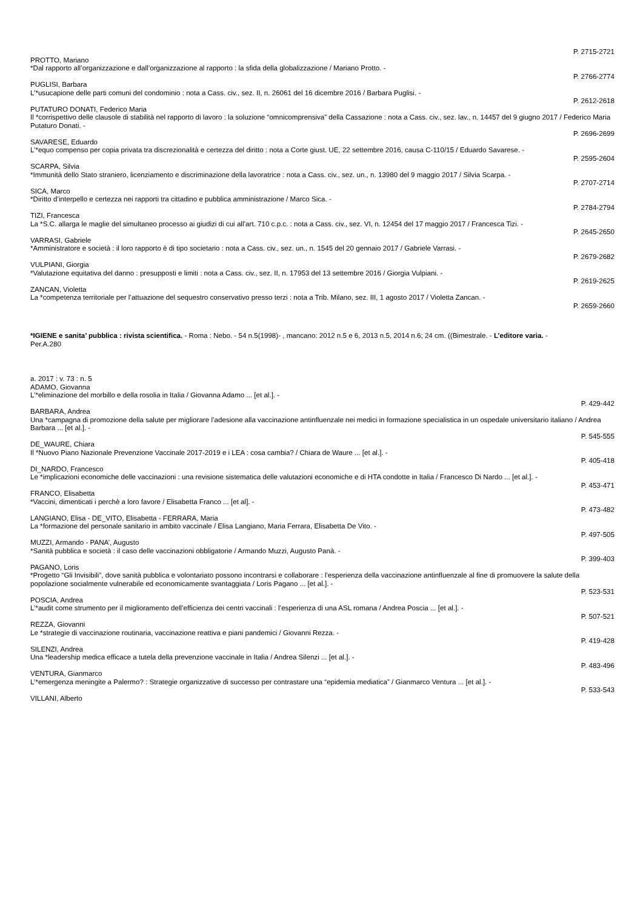P. 2715-2721
PROTTO, Mariano
*Dal rapporto all’organizzazione e dall’organizzazione al rapporto : la sfida della globalizzazione / Mariano Protto. -
P. 2766-2774
PUGLISI, Barbara
L’*usucapione delle parti comuni del condominio : nota a Cass. civ., sez. II, n. 26061 del 16 dicembre 2016 / Barbara Puglisi. -
P. 2612-2618
PUTATURO DONATI, Federico Maria
Il *corrispettivo delle clausole di stabilità nel rapporto di lavoro : la soluzione “omnicomprensiva” della Cassazione : nota a Cass. civ., sez. lav., n. 14457 del 9 giugno 2017 / Federico Maria Putaturo Donati. -
P. 2696-2699
SAVARESE, Eduardo
L’*equo compenso per copia privata tra discrezionalità e certezza del diritto : nota a Corte giust. UE, 22 settembre 2016, causa C-110/15 / Eduardo Savarese. -
P. 2595-2604
SCARPA, Silvia
*Immunità dello Stato straniero, licenziamento e discriminazione della lavoratrice : nota a Cass. civ., sez. un., n. 13980 del 9 maggio 2017 / Silvia Scarpa. -
P. 2707-2714
SICA, Marco
*Diritto d’interpello e certezza nei rapporti tra cittadino e pubblica amministrazione / Marco Sica. -
P. 2784-2794
TIZI, Francesca
La *S.C. allarga le maglie del simultaneo processo ai giudizi di cui all’art. 710 c.p.c. : nota a Cass. civ., sez. VI, n. 12454 del 17 maggio 2017 / Francesca Tizi. -
P. 2645-2650
VARRASI, Gabriele
*Amministratore e società : il loro rapporto è di tipo societario : nota a Cass. civ., sez. un., n. 1545 del 20 gennaio 2017 / Gabriele Varrasi. -
P. 2679-2682
VULPIANI, Giorgia
*Valutazione equitativa del danno : presupposti e limiti : nota a Cass. civ., sez. II, n. 17953 del 13 settembre 2016 / Giorgia Vulpiani. -
P. 2619-2625
ZANCAN, Violetta
La *competenza territoriale per l’attuazione del sequestro conservativo presso terzi : nota a Trib. Milano, sez. III, 1 agosto 2017 / Violetta Zancan. -
P. 2659-2660
*IGIENE e sanita’ pubblica : rivista scientifica. - Roma : Nebo. - 54 n.5(1998)- , mancano: 2012 n.5 e 6, 2013 n.5, 2014 n.6; 24 cm. ((Bimestrale. - L’editore varia. -
Per.A.280
a. 2017 : v. 73 : n. 5
ADAMO, Giovanna
L’*eliminazione del morbillo e della rosolia in Italia / Giovanna Adamo ... [et al.]. -
P. 429-442
BARBARA, Andrea
Una *campagna di promozione della salute per migliorare l’adesione alla vaccinazione antinfluenzale nei medici in formazione specialistica in un ospedale universitario italiano / Andrea Barbara ... [et al.]. -
P. 545-555
DE_WAURE, Chiara
Il *Nuovo Piano Nazionale Prevenzione Vaccinale 2017-2019 e i LEA : cosa cambia? / Chiara de Waure ... [et al.]. -
P. 405-418
DI_NARDO, Francesco
Le *implicazioni economiche delle vaccinazioni : una revisione sistematica delle valutazioni economiche e di HTA condotte in Italia / Francesco Di Nardo ... [et al.]. -
P. 453-471
FRANCO, Elisabetta
*Vaccini, dimenticati i perchè a loro favore / Elisabetta Franco ... [et al]. -
P. 473-482
LANGIANO, Elisa - DE_VITO, Elisabetta - FERRARA, Maria
La *formazione del personale sanitario in ambito vaccinale / Elisa Langiano, Maria Ferrara, Elisabetta De Vito. -
P. 497-505
MUZZI, Armando - PANA’, Augusto
*Sanità pubblica e società : il caso delle vaccinazioni obbligatorie / Armando Muzzi, Augusto Panà. -
P. 399-403
PAGANO, Loris
*Progetto “Gli Invisibili”, dove sanità pubblica e volontariato possono incontrarsi e collaborare : l’esperienza della vaccinazione antinfluenzale al fine di promuovere la salute della popolazione socialmente vulnerabile ed economicamente svantaggiata / Loris Pagano ... [et al.]. -
P. 523-531
POSCIA, Andrea
L’*audit come strumento per il miglioramento dell’efficienza dei centri vaccinali : l’esperienza di una ASL romana / Andrea Poscia ... [et al.]. -
P. 507-521
REZZA, Giovanni
Le *strategie di vaccinazione routinaria, vaccinazione reattiva e piani pandemici / Giovanni Rezza. -
P. 419-428
SILENZI, Andrea
Una *leadership medica efficace a tutela della prevenzione vaccinale in Italia / Andrea Silenzi ... [et al.]. -
P. 483-496
VENTURA, Gianmarco
L’*emergenza meningite a Palermo? : Strategie organizzative di successo per contrastare una “epidemia mediatica” / Gianmarco Ventura ... [et al.]. -
P. 533-543
VILLANI, Alberto